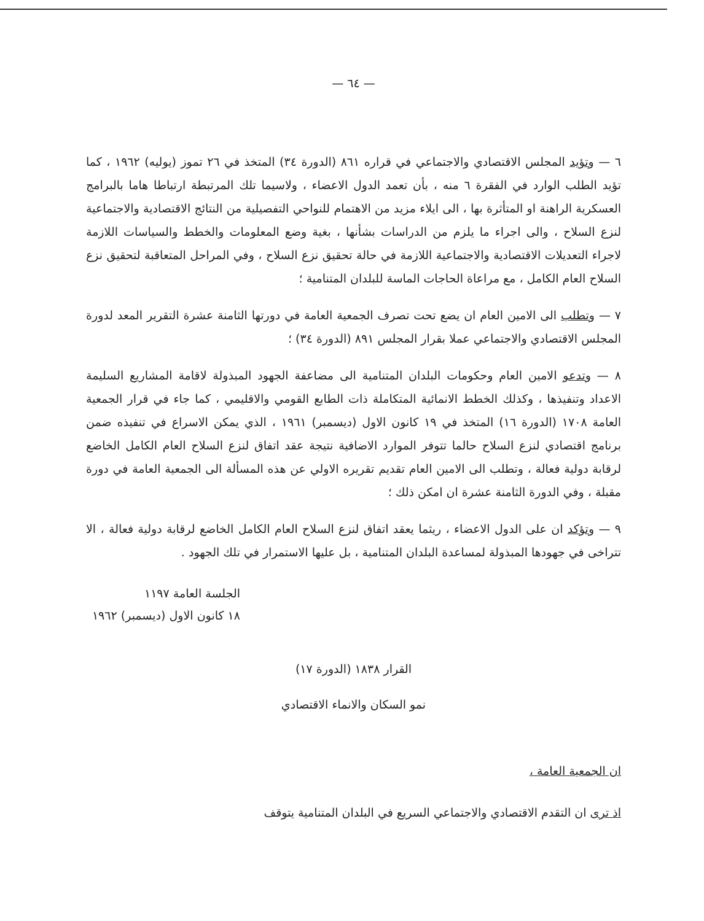— ٦٤ —
٦ — وتؤيد المجلس الاقتصادي والاجتماعي في قراره ٨٦١ (الدورة ٣٤) المتخذ في ٢٦ تموز (يوليه) ١٩٦٢ ، كما تؤيد الطلب الوارد في الفقرة ٦ منه ، بأن تعمد الدول الاعضاء ، ولاسيما تلك المرتبطة ارتباطا هاما بالبرامج العسكرية الراهنة او المتأثرة بها ، الى ايلاء مزيد من الاهتمام للنواحي التفصيلية من النتائج الاقتصادية والاجتماعية لنزع السلاح ، والى اجراء ما يلزم من الدراسات بشأنها ، بغية وضع المعلومات والخطط والسياسات اللازمة لاجراء التعديلات الاقتصادية والاجتماعية اللازمة في حالة تحقيق نزع السلاح ، وفي المراحل المتعاقبة لتحقيق نزع السلاح العام الكامل ، مع مراعاة الحاجات الماسة للبلدان المتنامية ؛
٧ — وتطلب الى الامين العام ان يضع تحت تصرف الجمعية العامة في دورتها الثامنة عشرة التقرير المعد لدورة المجلس الاقتصادي والاجتماعي عملا بقرار المجلس ٨٩١ (الدورة ٣٤) ؛
٨ — وتدعو الامين العام وحكومات البلدان المتنامية الى مضاعفة الجهود المبذولة لاقامة المشاريع السليمة الاعداد وتنفيذها ، وكذلك الخطط الانمائية المتكاملة ذات الطابع القومي والاقليمي ، كما جاء في قرار الجمعية العامة ١٧٠٨ (الدورة ١٦) المتخذ في ١٩ كانون الاول (ديسمبر) ١٩٦١ ، الذي يمكن الاسراع في تنفيذه ضمن برنامج اقتصادي لنزع السلاح حالما تتوفر الموارد الاضافية نتيجة عقد اتفاق لنزع السلاح العام الكامل الخاضع لرقابة دولية فعالة ، وتطلب الى الامين العام تقديم تقريره الاولي عن هذه المسألة الى الجمعية العامة في دورة مقبلة ، وفي الدورة الثامنة عشرة ان امكن ذلك ؛
٩ — وتؤكد ان على الدول الاعضاء ، ريثما يعقد اتفاق لنزع السلاح العام الكامل الخاضع لرقابة دولية فعالة ، الا تتراخى في جهودها المبذولة لمساعدة البلدان المتنامية ، بل عليها الاستمرار في تلك الجهود .
الجلسة العامة ١١٩٧
١٨ كانون الاول (ديسمبر) ١٩٦٢
القرار ١٨٣٨ (الدورة ١٧)
نمو السكان والانماء الاقتصادي
ان الجمعية العامة ،
اذ ترى ان التقدم الاقتصادي والاجتماعي السريع في البلدان المتنامية يتوقف